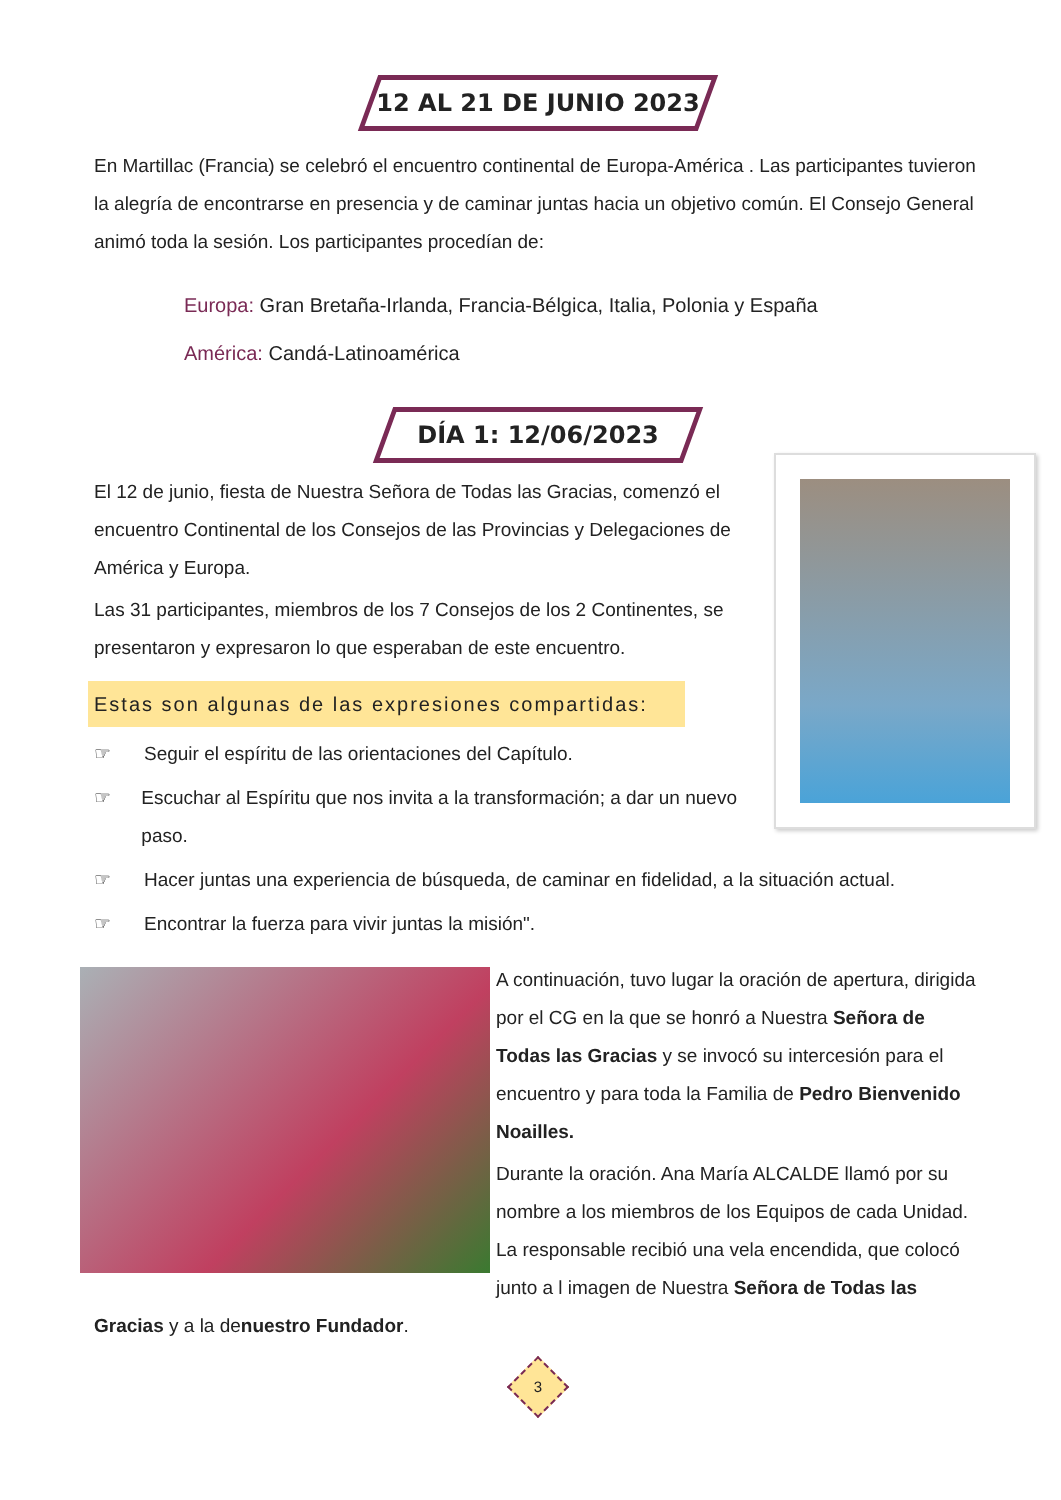12 AL 21 DE JUNIO 2023
En Martillac (Francia) se celebró el encuentro continental de Europa-América . Las participantes tuvieron la alegría de encontrarse en presencia y de caminar juntas hacia un objetivo común. El Consejo General animó toda la sesión. Los participantes procedían de:
Europa: Gran Bretaña-Irlanda, Francia-Bélgica, Italia, Polonia y España
América: Candá-Latinoamérica
DÍA 1: 12/06/2023
El 12 de junio, fiesta de Nuestra Señora de Todas las Gracias, comenzó el encuentro Continental de los Consejos de las Provincias y Delegaciones de América y Europa.
Las 31 participantes, miembros de los 7 Consejos de los 2 Continentes, se presentaron y expresaron lo que esperaban de este encuentro.
Estas son algunas de las expresiones compartidas:
☞ Seguir el espíritu de las orientaciones del Capítulo.
☞ Escuchar al Espíritu que nos invita a la transformación; a dar un nuevo paso.
☞ Hacer juntas una experiencia de búsqueda, de caminar en fidelidad, a la situación actual.
☞ Encontrar la fuerza para vivir juntas la misión".
A continuación, tuvo lugar la oración de apertura, dirigida por el CG en la que se honró a Nuestra Señora de Todas las Gracias y se invocó su intercesión para el encuentro y para toda la Familia de Pedro Bienvenido Noailles.
Durante la oración. Ana María ALCALDE llamó por su nombre a los miembros de los Equipos de cada Unidad. La responsable recibió una vela encendida, que colocó junto a l imagen de Nuestra Señora de Todas las Gracias y a la denuestro Fundador.
3